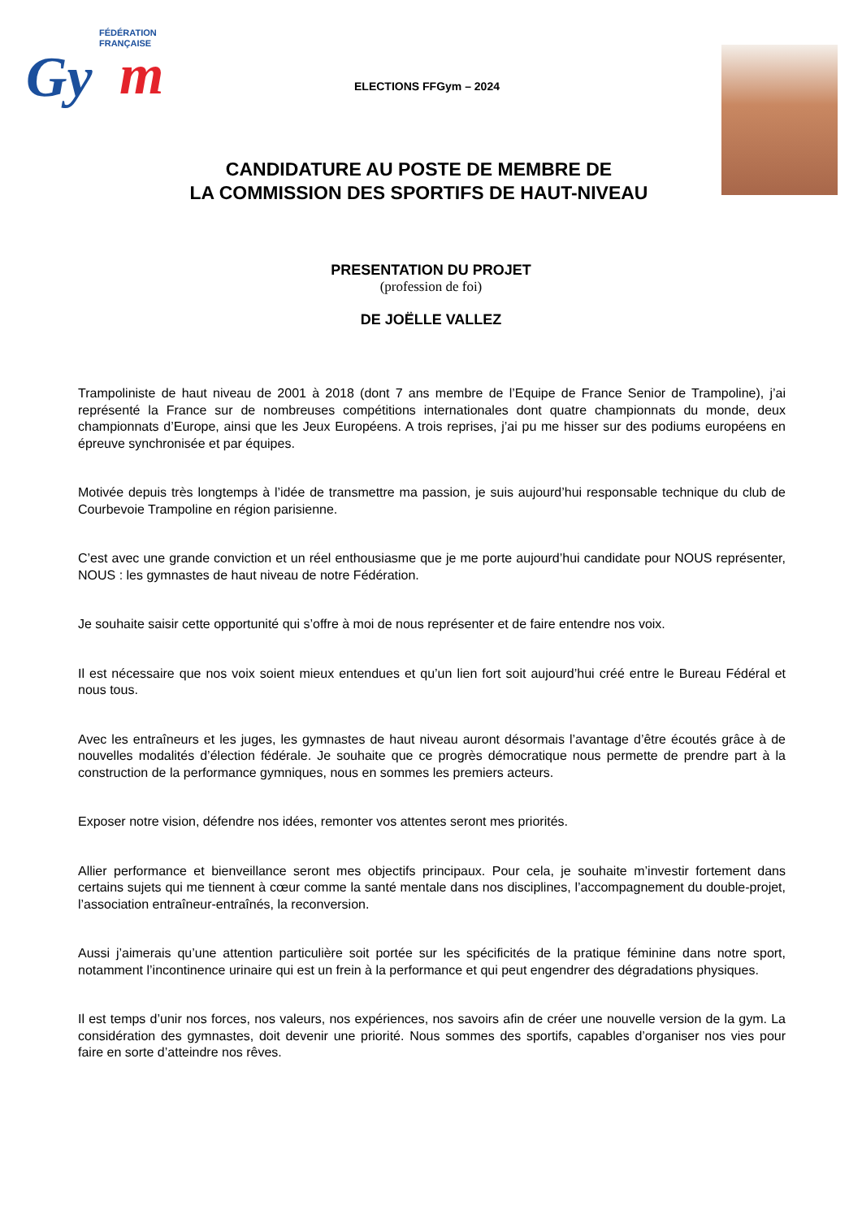FÉDÉRATION
FRANÇAISE
Gy
m
ELECTIONS FFGym – 2024
CANDIDATURE AU POSTE DE MEMBRE DE
LA COMMISSION DES SPORTIFS DE HAUT-NIVEAU
PRESENTATION DU PROJET
(profession de foi)
DE JOËLLE VALLEZ
Trampoliniste de haut niveau de 2001 à 2018 (dont 7 ans membre de l’Equipe de France Senior de Trampoline), j’ai représenté la France sur de nombreuses compétitions internationales dont quatre championnats du monde, deux championnats d’Europe, ainsi que les Jeux Européens. A trois reprises, j’ai pu me hisser sur des podiums européens en épreuve synchronisée et par équipes.
Motivée depuis très longtemps à l’idée de transmettre ma passion, je suis aujourd’hui responsable technique du club de Courbevoie Trampoline en région parisienne.
C’est avec une grande conviction et un réel enthousiasme que je me porte aujourd’hui candidate pour NOUS représenter, NOUS : les gymnastes de haut niveau de notre Fédération.
Je souhaite saisir cette opportunité qui s’offre à moi de nous représenter et de faire entendre nos voix.
Il est nécessaire que nos voix soient mieux entendues et qu’un lien fort soit aujourd’hui créé entre le Bureau Fédéral et nous tous.
Avec les entraîneurs et les juges, les gymnastes de haut niveau auront désormais l’avantage d’être écoutés grâce à de nouvelles modalités d’élection fédérale. Je souhaite que ce progrès démocratique nous permette de prendre part à la construction de la performance gymniques, nous en sommes les premiers acteurs.
Exposer notre vision, défendre nos idées, remonter vos attentes seront mes priorités.
Allier performance et bienveillance seront mes objectifs principaux. Pour cela, je souhaite m’investir fortement dans certains sujets qui me tiennent à cœur comme la santé mentale dans nos disciplines, l’accompagnement du double-projet, l’association entraîneur-entraînés, la reconversion.
Aussi j’aimerais qu’une attention particulière soit portée sur les spécificités de la pratique féminine dans notre sport, notamment l’incontinence urinaire qui est un frein à la performance et qui peut engendrer des dégradations physiques.
Il est temps d’unir nos forces, nos valeurs, nos expériences, nos savoirs afin de créer une nouvelle version de la gym. La considération des gymnastes, doit devenir une priorité. Nous sommes des sportifs, capables d’organiser nos vies pour faire en sorte d’atteindre nos rêves.